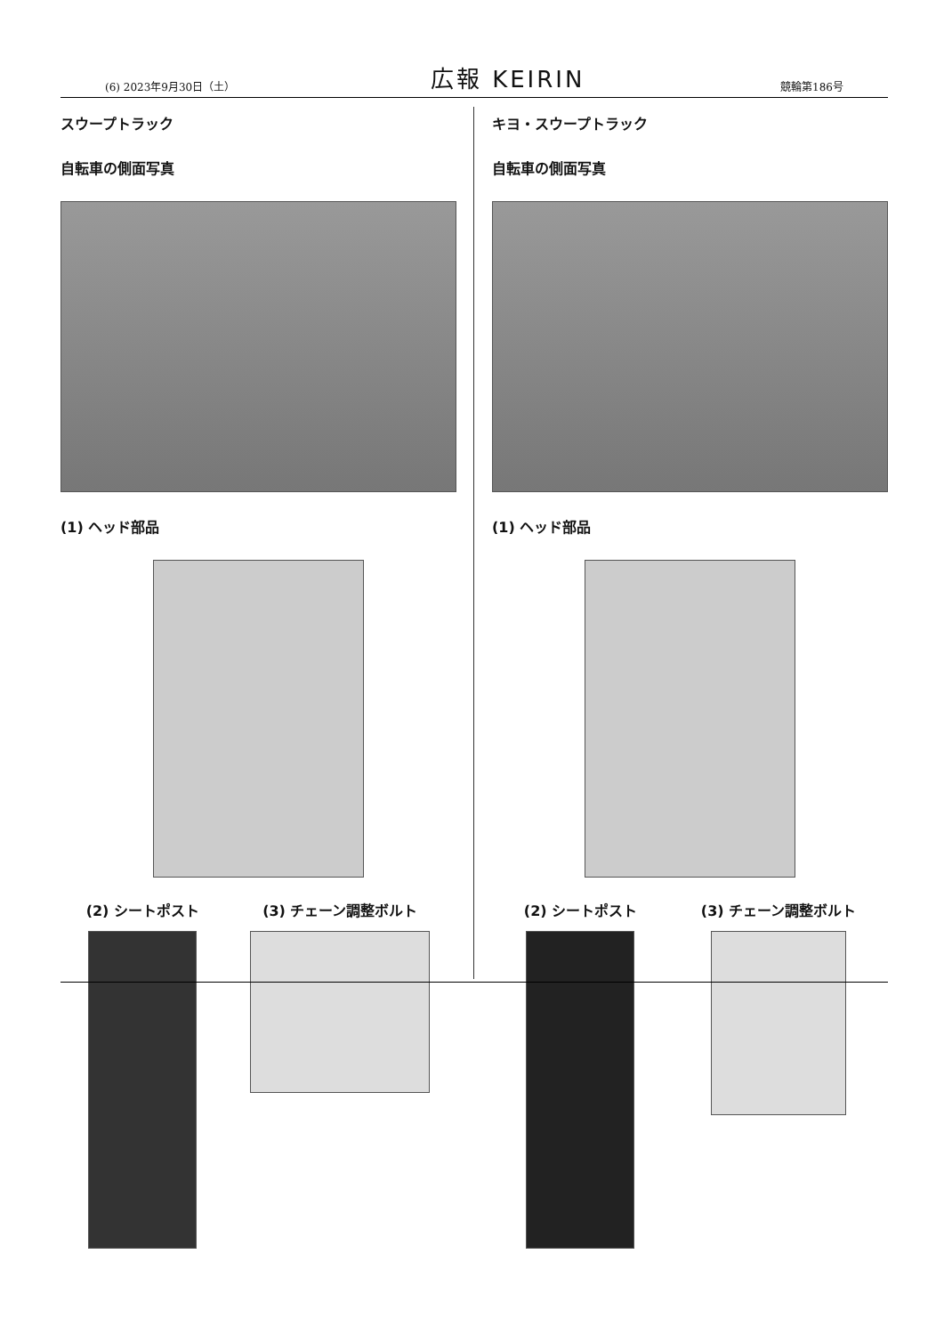(6) 2023年9月30日（土） 広報 KEIRIN 競輪第186号
スウープトラック
自転車の側面写真
(1) ヘッド部品
(2) シートポスト (3) チェーン調整ボルト
キヨ・スウープトラック
自転車の側面写真
(1) ヘッド部品
(2) シートポスト (3) チェーン調整ボルト